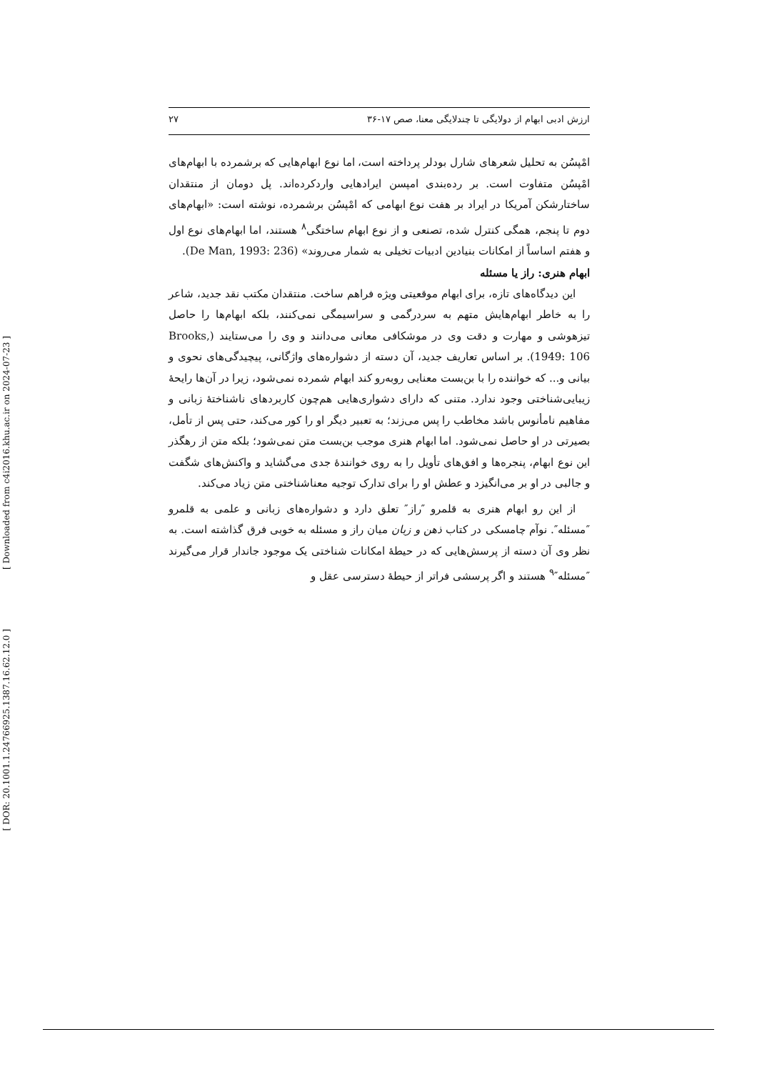[ Downloaded from c4i2016.khu.ac.ir on 2024-07-23 ]
[ DOR: 20.1001.1.24766925.1387.16.62.12.0 ]
ارزش ادبی ابهام از دولایگی تا چندلایگی معنا، صص ۱۷-۳۶ ۲۷
امْپسُن به تحلیل شعرهای شارل بودلر پرداخته است، اما نوع ابهام‌هایی که برشمرده با ابهام‌های امْپسُن متفاوت است. بر رده‌بندی امپسن ایرادهایی واردکرده‌اند. پل دومان از منتقدان ساختارشکن آمریکا در ایراد بر هفت نوع ابهامی که امْپسُن برشمرده، نوشته است: «ابهام‌های دوم تا پنجم، همگی کنترل شده، تصنعی و از نوع ابهام ساختگی<sup>۸</sup> هستند، اما ابهام‌های نوع اول و هفتم اساساً از امکانات بنیادین ادبیات تخیلی به شمار می‌روند» (De Man, 1993: 236).
ابهام هنری: راز یا مسئله
این دیدگاه‌های تازه، برای ابهام موقعیتی ویژه فراهم ساخت. منتقدان مکتب نقد جدید، شاعر را به خاطر ابهام‌هایش متهم به سردرگمی و سراسیمگی نمی‌کنند، بلکه ابهام‌ها را حاصل تیزهوشی و مهارت و دقت وی در موشکافی معانی می‌دانند و وی را می‌ستایند (Brooks, 1949: 106). بر اساس تعاریف جدید، آن دسته از دشواره‌های واژگانی، پیچیدگی‌های نحوی و بیانی و... که خواننده را با بن‌بست معنایی روبه‌رو کند ابهام شمرده نمی‌شود، زیرا در آن‌ها رایحهٔ زیبایی‌شناختی وجود ندارد. متنی که دارای دشواری‌هایی هم‌چون کاربردهای ناشناختهٔ زبانی و مفاهیم نامأنوس باشد مخاطب را پس می‌زند؛ به تعبیر دیگر او را کور می‌کند، حتی پس از تأمل، بصیرتی در او حاصل نمی‌شود. اما ابهام هنری موجب بن‌بست متن نمی‌شود؛ بلکه متن از رهگذر این نوع ابهام، پنجره‌ها و افق‌های تأویل را به روی خوانندهٔ جدی می‌گشاید و واکنش‌های شگفت و جالبی در او بر می‌انگیزد و عطش او را برای تدارک توجیه معناشناختی متن زیاد می‌کند.
از این رو ابهام هنری به قلمرو ″راز″ تعلق دارد و دشواره‌های زبانی و علمی به قلمرو ″مسئله″. نوآم چامسکی در کتاب ذهن و زبان میان راز و مسئله به خوبی فرق گذاشته است. به نظر وی آن دسته از پرسش‌هایی که در حیطهٔ امکانات شناختی یک موجود جاندار قرار می‌گیرند ″مسئله″<sup>۹</sup> هستند و اگر پرسشی فراتر از حیطهٔ دسترسی عقل و